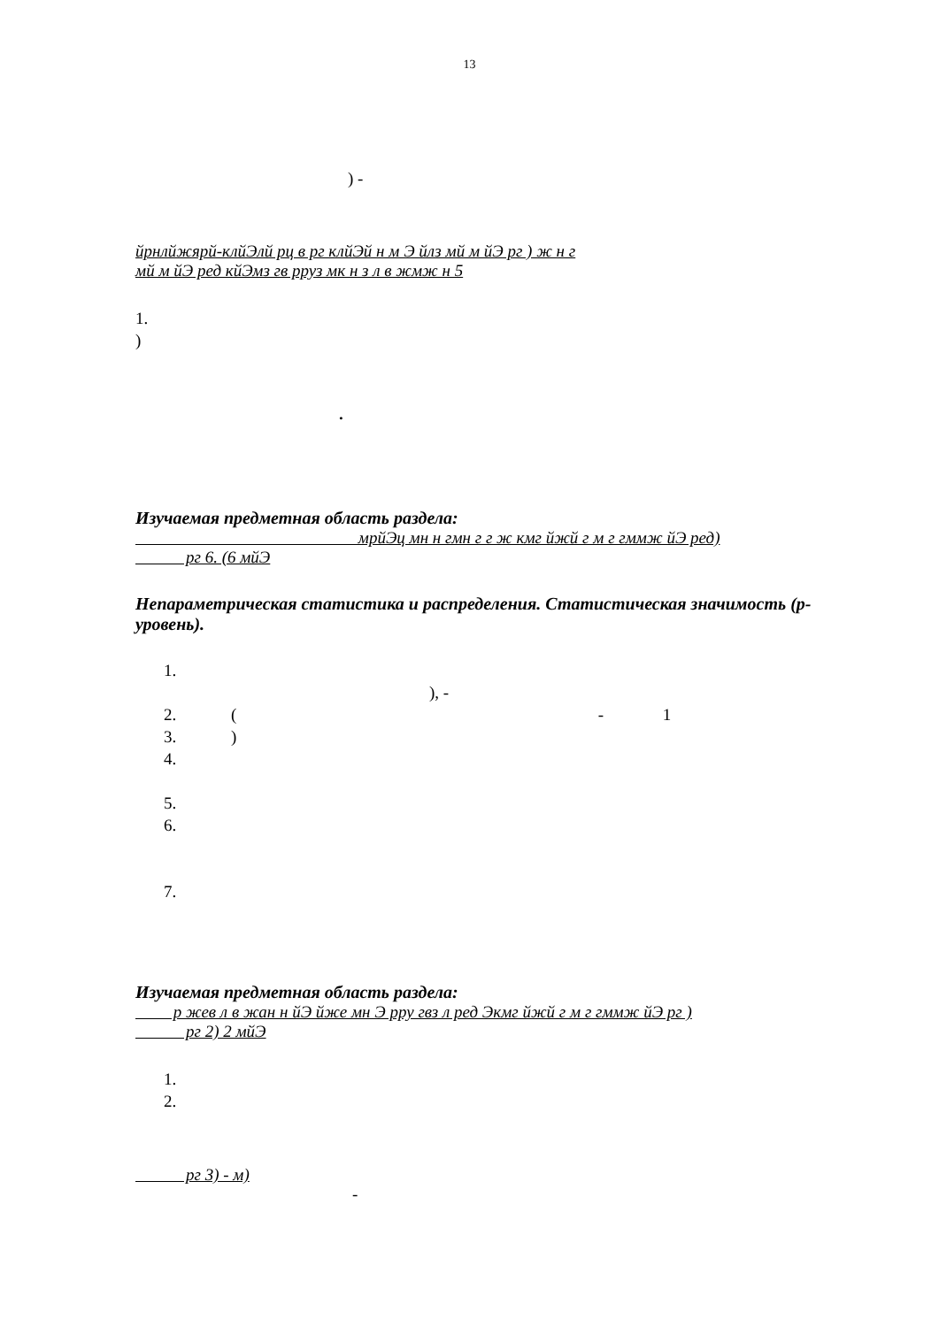13
) -
йрнлйжярй-клйЭлй рц в рг клйЭй н м Э йлз мй м йЭ рг ) ж н г
мй м йЭ ред кйЭмз гв рруз мк н з л в жмж н 5
1.
)
.
Изучаемая предметная область раздела:
мрйЭц мн н гмн г г ж кмг йжй г м г гммж йЭ ред)
рг 6. (6 мйЭ
Непараметрическая статистика и распределения. Статистическая значимость (р-уровень).
1.
), -
2. ( - 1
3. )
4.
5.
6.
7.
Изучаемая предметная область раздела:
р жев л в жан н йЭ йже мн Э рру гвз л ред Экмг йжй г м г гммж йЭ рг )
рг 2) 2 мйЭ
1.
2.
рг 3) - м)
-